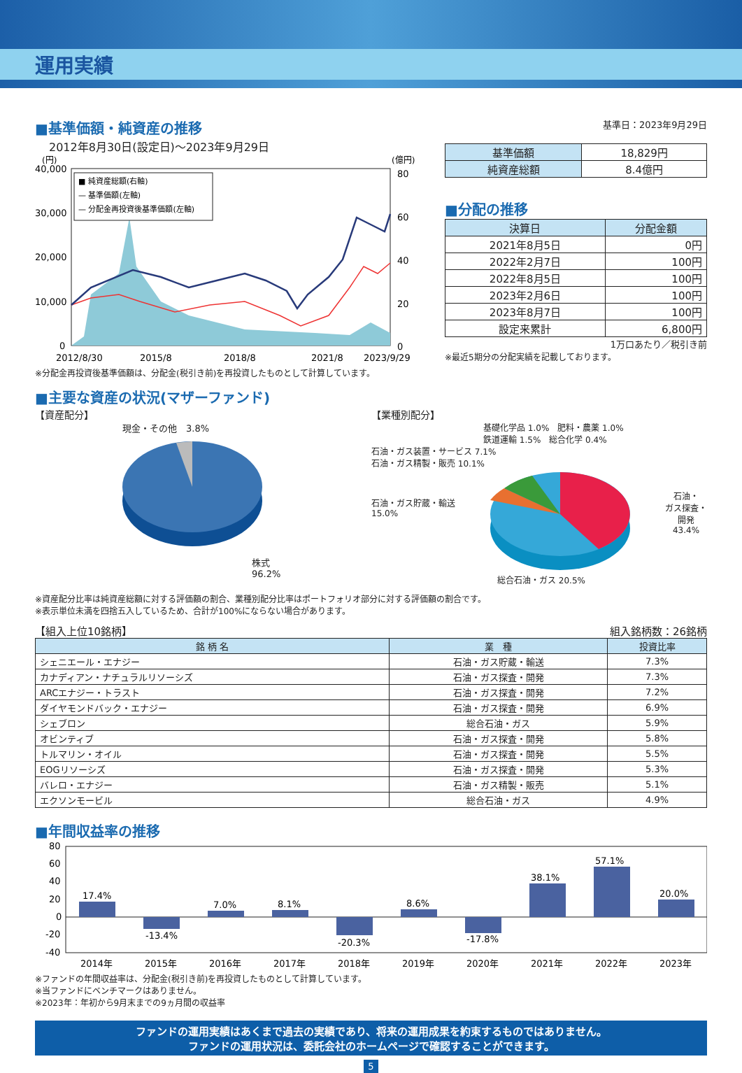運用実績
■基準価額・純資産の推移
2012年8月30日(設定日)～2023年9月29日
(円)
(億円)
40,000
30,000
20,000
10,000
0
80
60
40
20
0
■ 純資産総額(右軸)
— 基準価額(左軸)
— 分配金再投資後基準価額(左軸)
2012/8/30
2015/8
2018/8
2021/8
2023/9/29
※分配金再投資後基準価額は、分配金(税引き前)を再投資したものとして計算しています。
基準日：2023年9月29日
| 基準価額 | 18,829円 |
| 純資産総額 | 8.4億円 |
■分配の推移
| 決算日 | 分配金額 |
| --- | --- |
| 2021年8月5日 | 0円 |
| 2022年2月7日 | 100円 |
| 2022年8月5日 | 100円 |
| 2023年2月6日 | 100円 |
| 2023年8月7日 | 100円 |
| 設定来累計 | 6,800円 |
1万口あたり／税引き前
※最近5期分の分配実績を記載しております。
■主要な資産の状況(マザーファンド)
【資産配分】
現金・その他　3.8%
株式
96.2%
【業種別配分】
基礎化学品 1.0%　肥料・農薬 1.0%
鉄道運輸 1.5%　総合化学 0.4%
石油・ガス装置・サービス 7.1%
石油・ガス精製・販売 10.1%
石油・ガス貯蔵・輸送
15.0%
石油・
ガス探査・
開発
43.4%
総合石油・ガス 20.5%
※資産配分比率は純資産総額に対する評価額の割合、業種別配分比率はポートフォリオ部分に対する評価額の割合です。
※表示単位未満を四捨五入しているため、合計が100%にならない場合があります。
【組入上位10銘柄】 組入銘柄数：26銘柄
| 銘 柄 名 | 業 種 | 投資比率 |
| --- | --- | --- |
| シェニエール・エナジー | 石油・ガス貯蔵・輸送 | 7.3% |
| カナディアン・ナチュラルリソーシズ | 石油・ガス探査・開発 | 7.3% |
| ARCエナジー・トラスト | 石油・ガス探査・開発 | 7.2% |
| ダイヤモンドバック・エナジー | 石油・ガス探査・開発 | 6.9% |
| シェブロン | 総合石油・ガス | 5.9% |
| オビンティブ | 石油・ガス探査・開発 | 5.8% |
| トルマリン・オイル | 石油・ガス探査・開発 | 5.5% |
| EOGリソーシズ | 石油・ガス探査・開発 | 5.3% |
| バレロ・エナジー | 石油・ガス精製・販売 | 5.1% |
| エクソンモービル | 総合石油・ガス | 4.9% |
■年間収益率の推移
80
60
40
20
0
-20
-40
17.4%
-13.4%
7.0%
8.1%
-20.3%
8.6%
-17.8%
38.1%
57.1%
20.0%
2014年
2015年
2016年
2017年
2018年
2019年
2020年
2021年
2022年
2023年
※ファンドの年間収益率は、分配金(税引き前)を再投資したものとして計算しています。
※当ファンドにベンチマークはありません。
※2023年：年初から9月末までの9ヵ月間の収益率
ファンドの運用実績はあくまで過去の実績であり、将来の運用成果を約束するものではありません。
ファンドの運用状況は、委託会社のホームページで確認することができます。
5